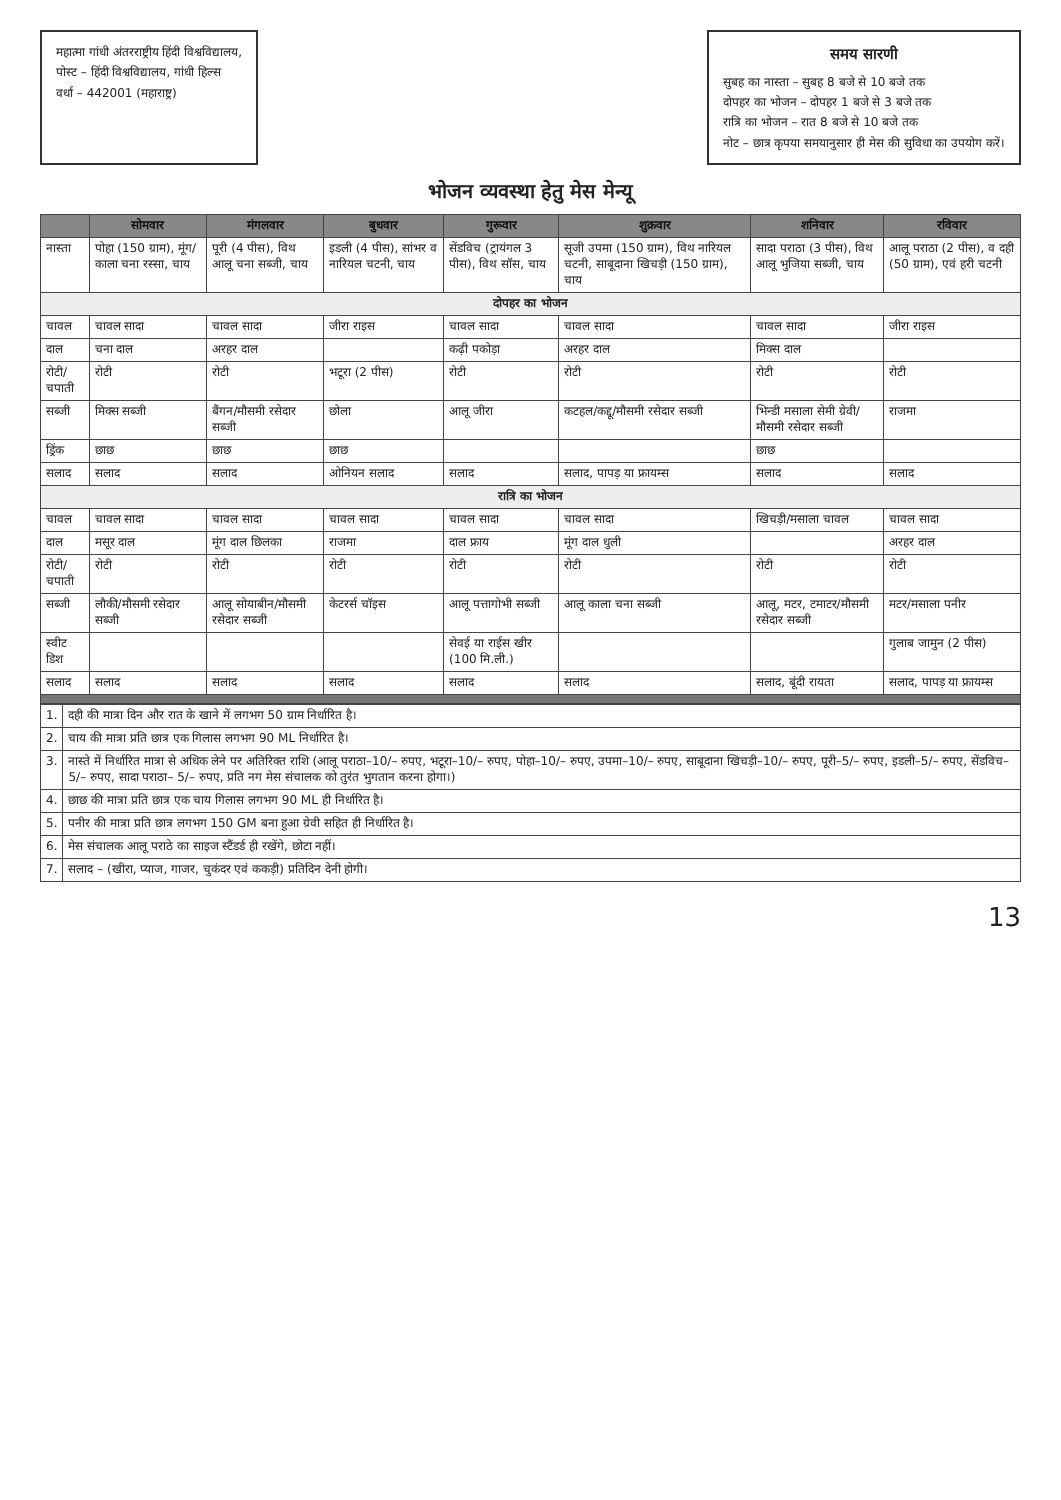महात्मा गांधी अंतरराष्ट्रीय हिंदी विश्वविद्यालय,
पोस्ट – हिंदी विश्वविद्यालय, गांधी हिल्स
वर्धा – 442001 (महाराष्ट्र)
समय सारणी
सुबह का नास्ता – सुबह 8 बजे से 10 बजे तक
दोपहर का भोजन – दोपहर 1 बजे से 3 बजे तक
रात्रि का भोजन – रात 8 बजे से 10 बजे तक
नोट – छात्र कृपया समयानुसार ही मेस की सुविधा का उपयोग करें।
भोजन व्यवस्था हेतु मेस मेन्यू
| | सोमवार | मंगलवार | बुधवार | गुरूवार | शुक्रवार | शनिवार | रविवार |
| --- | --- | --- | --- | --- | --- | --- | --- |
| नास्ता | पोहा (150 ग्राम), मूंग/काला चना रस्सा, चाय | पूरी (4 पीस), विथ आलू चना सब्जी, चाय | इडली (4 पीस), सांभर व नारियल चटनी, चाय | सेंडविच (ट्रायंगल 3 पीस), विथ सॉस, चाय | सूजी उपमा (150 ग्राम), विथ नारियल चटनी, साबूदाना खिचड़ी (150 ग्राम), चाय | सादा पराठा (3 पीस), विथ आलू भुजिया सब्जी, चाय | आलू पराठा (2 पीस), व दही (50 ग्राम), एवं हरी चटनी |
| दोपहर का भोजन | | | | | | | |
| चावल | चावल सादा | चावल सादा | जीरा राइस | चावल सादा | चावल सादा | चावल सादा | जीरा राइस |
| दाल | चना दाल | अरहर दाल | | कढ़ी पकोड़ा | अरहर दाल | मिक्स दाल | |
| रोटी/चपाती | रोटी | रोटी | भटूरा (2 पीस) | रोटी | रोटी | रोटी | रोटी |
| सब्जी | मिक्स सब्जी | बैंगन/मौसमी रसेदार सब्जी | छोला | आलू जीरा | कटहल/कद्दू/मौसमी रसेदार सब्जी | भिन्डी मसाला सेमी ग्रेवी/मौसमी रसेदार सब्जी | राजमा |
| ड्रिंक | छाछ | छाछ | छाछ | | | छाछ | |
| सलाद | सलाद | सलाद | ओनियन सलाद | सलाद | सलाद, पापड़ या फ्रायम्स | सलाद | सलाद |
| रात्रि का भोजन | | | | | | | |
| चावल | चावल सादा | चावल सादा | चावल सादा | चावल सादा | चावल सादा | खिचड़ी/मसाला चावल | चावल सादा |
| दाल | मसूर दाल | मूंग दाल छिलका | राजमा | दाल फ्राय | मूंग दाल धुली | | अरहर दाल |
| रोटी/चपाती | रोटी | रोटी | रोटी | रोटी | रोटी | रोटी | रोटी |
| सब्जी | लौकी/मौसमी रसेदार सब्जी | आलू सोयाबीन/मौसमी रसेदार सब्जी | केटरर्स चॉइस | आलू पत्तागोभी सब्जी | आलू काला चना सब्जी | आलू, मटर, टमाटर/मौसमी रसेदार सब्जी | मटर/मसाला पनीर |
| स्वीट डिश | | | | सेवई या राईस खीर (100 मि.ली.) | | | गुलाब जामुन (2 पीस) |
| सलाद | सलाद | सलाद | सलाद | सलाद | सलाद | सलाद, बूंदी रायता | सलाद, पापड़ या फ्रायम्स |
| 1. | दही की मात्रा दिन और रात के खाने में लगभग 50 ग्राम निर्धारित है। |
| 2. | चाय की मात्रा प्रति छात्र एक गिलास लगभग 90 ML निर्धारित है। |
| 3. | नास्ते में निर्धारित मात्रा से अधिक लेने पर अतिरिक्त राशि (आलू पराठा–10/– रुपए, भटूरा–10/– रुपए, पोहा–10/– रुपए, उपमा–10/– रुपए, साबूदाना खिचड़ी–10/– रुपए, पूरी–5/– रुपए, इडली–5/– रुपए, सेंडविच–5/– रुपए, सादा पराठा– 5/– रुपए, प्रति नग मेस संचालक को तुरंत भुगतान करना होगा।) |
| 4. | छाछ की मात्रा प्रति छात्र एक चाय गिलास लगभग 90 ML ही निर्धारित है। |
| 5. | पनीर की मात्रा प्रति छात्र लगभग 150 GM बना हुआ ग्रेवी सहित ही निर्धारित है। |
| 6. | मेस संचालक आलू पराठे का साइज स्टैंडर्ड ही रखेंगे, छोटा नहीं। |
| 7. | सलाद – (खीरा, प्याज, गाजर, चुकंदर एवं ककड़ी) प्रतिदिन देनी होगी। |
13